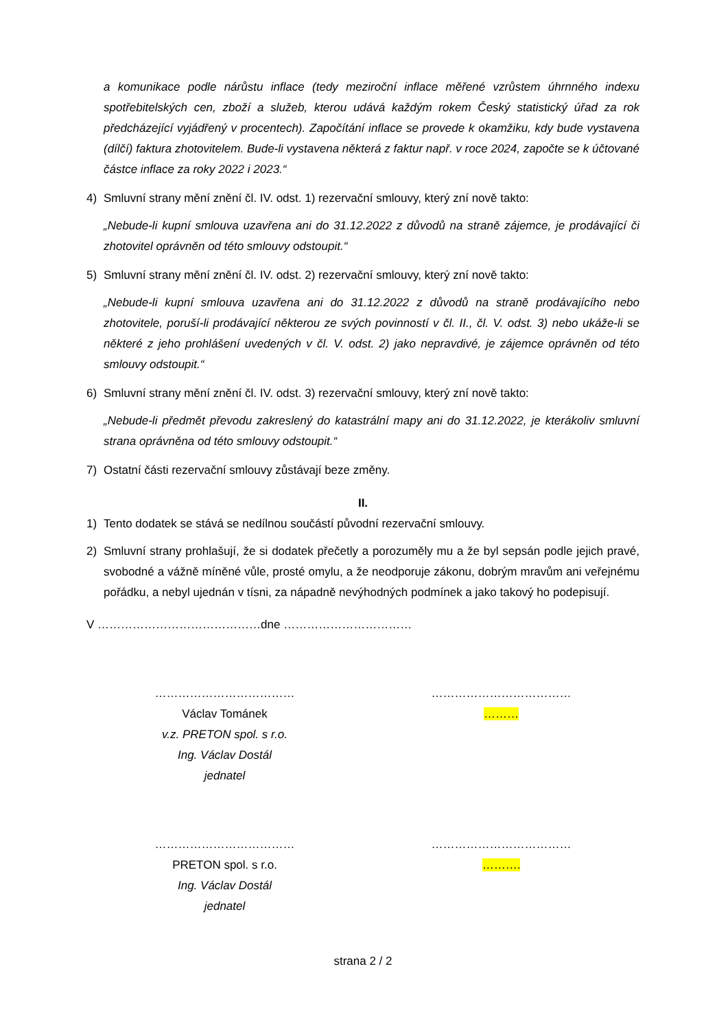a komunikace podle nárůstu inflace (tedy meziroční inflace měřené vzrůstem úhrnného indexu spotřebitelských cen, zboží a služeb, kterou udává každým rokem Český statistický úřad za rok předcházející vyjádřený v procentech). Započítání inflace se provede k okamžiku, kdy bude vystavena (dílčí) faktura zhotovitelem. Bude-li vystavena některá z faktur např. v roce 2024, započte se k účtované částce inflace za roky 2022 i 2023.“
4) Smluvní strany mění znění čl. IV. odst. 1) rezervační smlouvy, který zní nově takto:
„Nebude-li kupní smlouva uzavřena ani do 31.12.2022 z důvodů na straně zájemce, je prodávající či zhotovitel oprávněn od této smlouvy odstoupit.“
5) Smluvní strany mění znění čl. IV. odst. 2) rezervační smlouvy, který zní nově takto:
„Nebude-li kupní smlouva uzavřena ani do 31.12.2022 z důvodů na straně prodávajícího nebo zhotovitele, poruší-li prodávající některou ze svých povinností v čl. II., čl. V. odst. 3) nebo ukáže-li se některé z jeho prohlášení uvedených v čl. V. odst. 2) jako nepravdivé, je zájemce oprávněn od této smlouvy odstoupit.“
6) Smluvní strany mění znění čl. IV. odst. 3) rezervační smlouvy, který zní nově takto:
„Nebude-li předmět převodu zakreslený do katastrální mapy ani do 31.12.2022, je kterákoliv smluvní strana oprávněna od této smlouvy odstoupit.“
7) Ostatní části rezervační smlouvy zůstávají beze změny.
II.
1) Tento dodatek se stává se nedílnou součástí původní rezervační smlouvy.
2) Smluvní strany prohlašují, že si dodatek přečetly a porozuměly mu a že byl sepsán podle jejich pravé, svobodné a vážně míněné vůle, prosté omylu, a že neodporuje zákonu, dobrým mravům ani veřejnému pořádku, a nebyl ujednán v tísni, za nápadně nevýhodných podmínek a jako takový ho podepisují.
V ……………………………………dne ……………………………
………………………………
Václav Tománek
v.z. PRETON spol. s r.o.
Ing. Václav Dostál
jednatel
………………………………
………
………………………………
PRETON spol. s r.o.
Ing. Václav Dostál
jednatel
………………………………
……….
strana 2 / 2